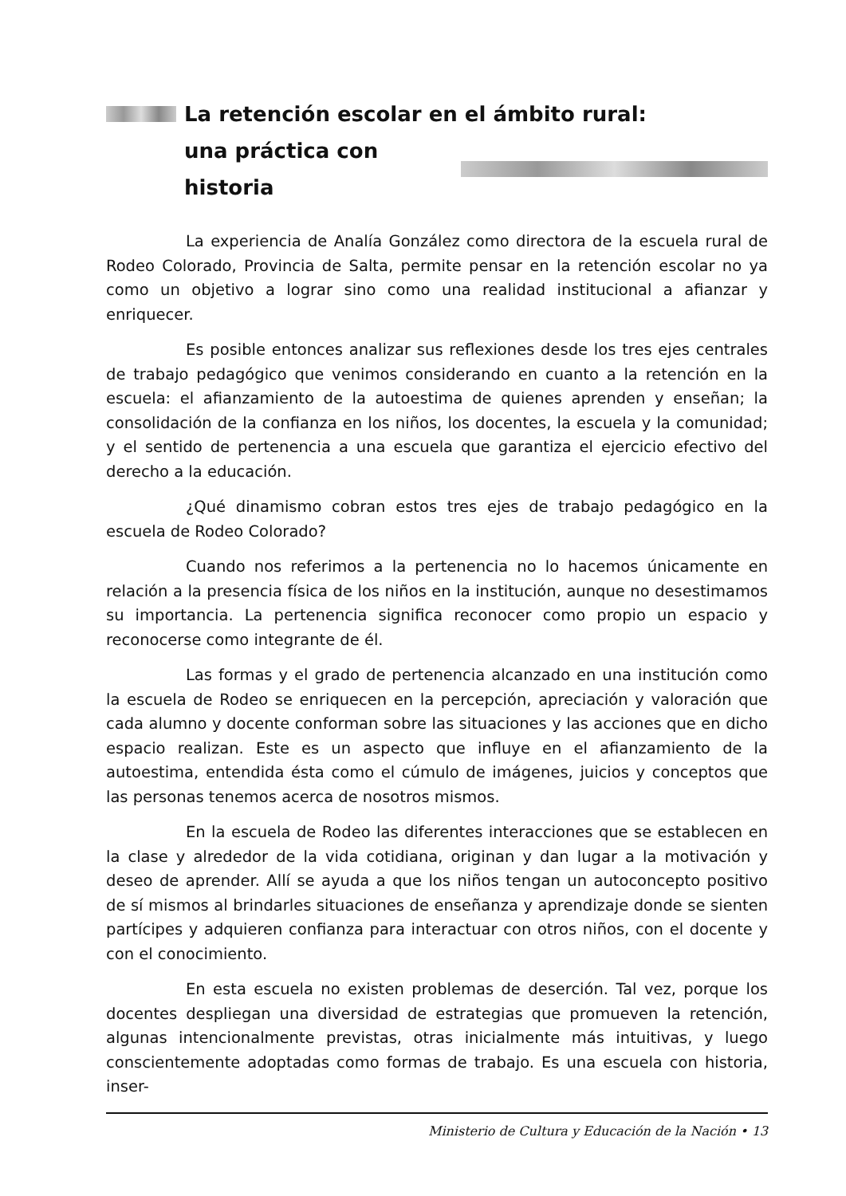La retención escolar en el ámbito rural:
una práctica con historia
La experiencia de Analía González como directora de la escuela rural de Rodeo Colorado, Provincia de Salta, permite pensar en la retención escolar no ya como un objetivo a lograr sino como una realidad institucional a afianzar y enriquecer.
Es posible entonces analizar sus reflexiones desde los tres ejes centrales de trabajo pedagógico que venimos considerando en cuanto a la retención en la escuela: el afianzamiento de la autoestima de quienes aprenden y enseñan; la consolidación de la confianza en los niños, los docentes, la escuela y la comunidad; y el sentido de pertenencia a una escuela que garantiza el ejercicio efectivo del derecho a la educación.
¿Qué dinamismo cobran estos tres ejes de trabajo pedagógico en la escuela de Rodeo Colorado?
Cuando nos referimos a la pertenencia no lo hacemos únicamente en relación a la presencia física de los niños en la institución, aunque no desestimamos su importancia. La pertenencia significa reconocer como propio un espacio y reconocerse como integrante de él.
Las formas y el grado de pertenencia alcanzado en una institución como la escuela de Rodeo se enriquecen en la percepción, apreciación y valoración que cada alumno y docente conforman sobre las situaciones y las acciones que en dicho espacio realizan. Este es un aspecto que influye en el afianzamiento de la autoestima, entendida ésta como el cúmulo de imágenes, juicios y conceptos que las personas tenemos acerca de nosotros mismos.
En la escuela de Rodeo las diferentes interacciones que se establecen en la clase y alrededor de la vida cotidiana, originan y dan lugar a la motivación y deseo de aprender. Allí se ayuda a que los niños tengan un autoconcepto positivo de sí mismos al brindarles situaciones de enseñanza y aprendizaje donde se sienten partícipes y adquieren confianza para interactuar con otros niños, con el docente y con el conocimiento.
En esta escuela no existen problemas de deserción. Tal vez, porque los docentes despliegan una diversidad de estrategias que promueven la retención, algunas intencionalmente previstas, otras inicialmente más intuitivas, y luego conscientemente adoptadas como formas de trabajo. Es una escuela con historia, inser-
Ministerio de Cultura y Educación de la Nación • 13